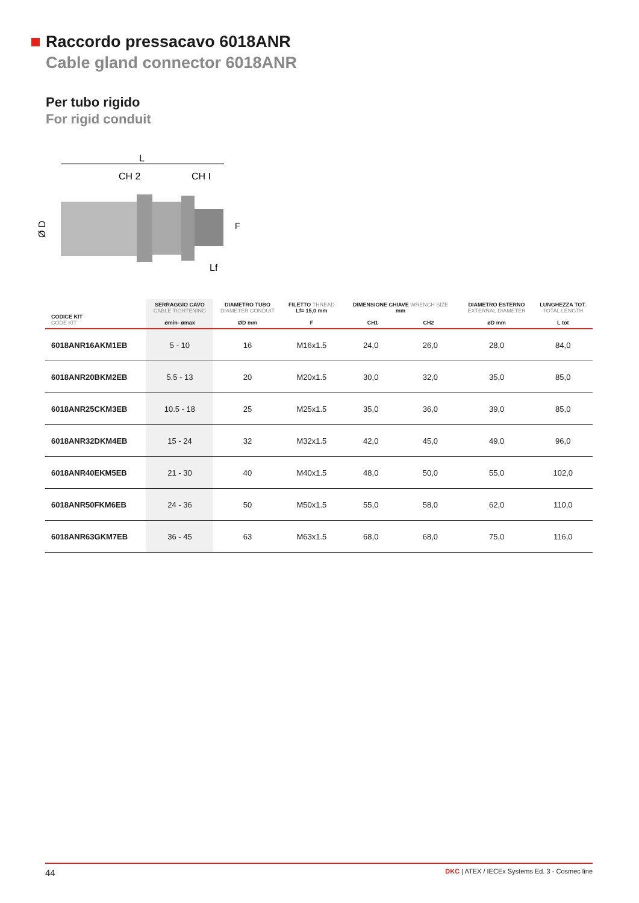Raccordo pressacavo 6018ANR
Cable gland connector 6018ANR
Per tubo rigido
For rigid conduit
L
CH 2
CH I
Ø D
Lf
F
| CODICE KIT CODE KIT | SERRAGGIO CAVO CABLE TIGHTENING ømin- ømax | DIAMETRO TUBO DIAMETER CONDUIT ØD mm | FILETTO THREAD Lf= 15,0 mm F | DIMENSIONE CHIAVE WRENCH SIZE mm CH1 CH2 | | DIAMETRO ESTERNO EXTERNAL DIAMETER øD mm | LUNGHEZZA TOT. TOTAL LENGTH L tot |
| --- | --- | --- | --- | --- | --- | --- | --- |
| 6018ANR16AKM1EB | 5 - 10 | 16 | M16x1.5 | 24,0 | 26,0 | 28,0 | 84,0 |
| 6018ANR20BKM2EB | 5.5 - 13 | 20 | M20x1.5 | 30,0 | 32,0 | 35,0 | 85,0 |
| 6018ANR25CKM3EB | 10.5 - 18 | 25 | M25x1.5 | 35,0 | 36,0 | 39,0 | 85,0 |
| 6018ANR32DKM4EB | 15 - 24 | 32 | M32x1.5 | 42,0 | 45,0 | 49,0 | 96,0 |
| 6018ANR40EKM5EB | 21 - 30 | 40 | M40x1.5 | 48,0 | 50,0 | 55,0 | 102,0 |
| 6018ANR50FKM6EB | 24 - 36 | 50 | M50x1.5 | 55,0 | 58,0 | 62,0 | 110,0 |
| 6018ANR63GKM7EB | 36 - 45 | 63 | M63x1.5 | 68,0 | 68,0 | 75,0 | 116,0 |
44 DKC | ATEX / IECEx Systems Ed. 3 - Cosmec line